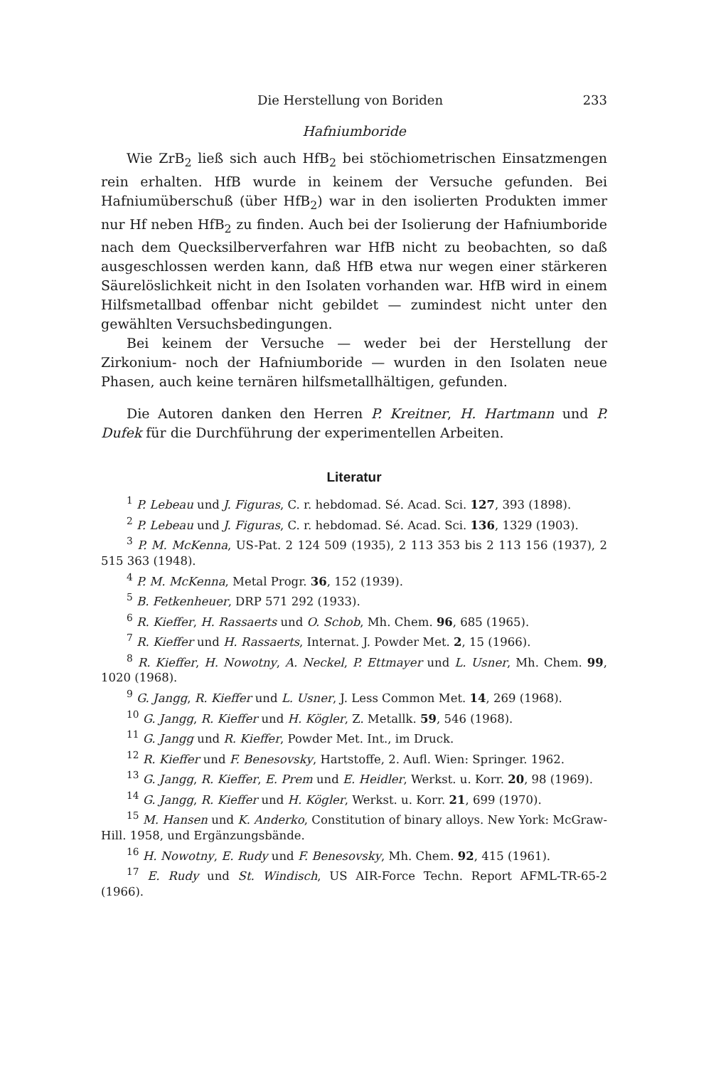Die Herstellung von Boriden 233
Hafniumboride
Wie ZrB<sub>2</sub> ließ sich auch HfB<sub>2</sub> bei stöchiometrischen Einsatzmengen rein erhalten. HfB wurde in keinem der Versuche gefunden. Bei Hafniumüberschuß (über HfB<sub>2</sub>) war in den isolierten Produkten immer nur Hf neben HfB<sub>2</sub> zu finden. Auch bei der Isolierung der Hafniumboride nach dem Quecksilberverfahren war HfB nicht zu beobachten, so daß ausgeschlossen werden kann, daß HfB etwa nur wegen einer stärkeren Säurelöslichkeit nicht in den Isolaten vorhanden war. HfB wird in einem Hilfsmetallbad offenbar nicht gebildet — zumindest nicht unter den gewählten Versuchsbedingungen.
Bei keinem der Versuche — weder bei der Herstellung der Zirkonium- noch der Hafniumboride — wurden in den Isolaten neue Phasen, auch keine ternären hilfsmetallhältigen, gefunden.
Die Autoren danken den Herren P. Kreitner, H. Hartmann und P. Dufek für die Durchführung der experimentellen Arbeiten.
Literatur
<sup>1</sup> P. Lebeau und J. Figuras, C. r. hebdomad. Sé. Acad. Sci. 127, 393 (1898).
<sup>2</sup> P. Lebeau und J. Figuras, C. r. hebdomad. Sé. Acad. Sci. 136, 1329 (1903).
<sup>3</sup> P. M. McKenna, US-Pat. 2 124 509 (1935), 2 113 353 bis 2 113 156 (1937), 2 515 363 (1948).
<sup>4</sup> P. M. McKenna, Metal Progr. 36, 152 (1939).
<sup>5</sup> B. Fetkenheuer, DRP 571 292 (1933).
<sup>6</sup> R. Kieffer, H. Rassaerts und O. Schob, Mh. Chem. 96, 685 (1965).
<sup>7</sup> R. Kieffer und H. Rassaerts, Internat. J. Powder Met. 2, 15 (1966).
<sup>8</sup> R. Kieffer, H. Nowotny, A. Neckel, P. Ettmayer und L. Usner, Mh. Chem. 99, 1020 (1968).
<sup>9</sup> G. Jangg, R. Kieffer und L. Usner, J. Less Common Met. 14, 269 (1968).
<sup>10</sup> G. Jangg, R. Kieffer und H. Kögler, Z. Metallk. 59, 546 (1968).
<sup>11</sup> G. Jangg und R. Kieffer, Powder Met. Int., im Druck.
<sup>12</sup> R. Kieffer und F. Benesovsky, Hartstoffe, 2. Aufl. Wien: Springer. 1962.
<sup>13</sup> G. Jangg, R. Kieffer, E. Prem und E. Heidler, Werkst. u. Korr. 20, 98 (1969).
<sup>14</sup> G. Jangg, R. Kieffer und H. Kögler, Werkst. u. Korr. 21, 699 (1970).
<sup>15</sup> M. Hansen und K. Anderko, Constitution of binary alloys. New York: McGraw-Hill. 1958, und Ergänzungsbände.
<sup>16</sup> H. Nowotny, E. Rudy und F. Benesovsky, Mh. Chem. 92, 415 (1961).
<sup>17</sup> E. Rudy und St. Windisch, US AIR-Force Techn. Report AFML-TR-65-2 (1966).